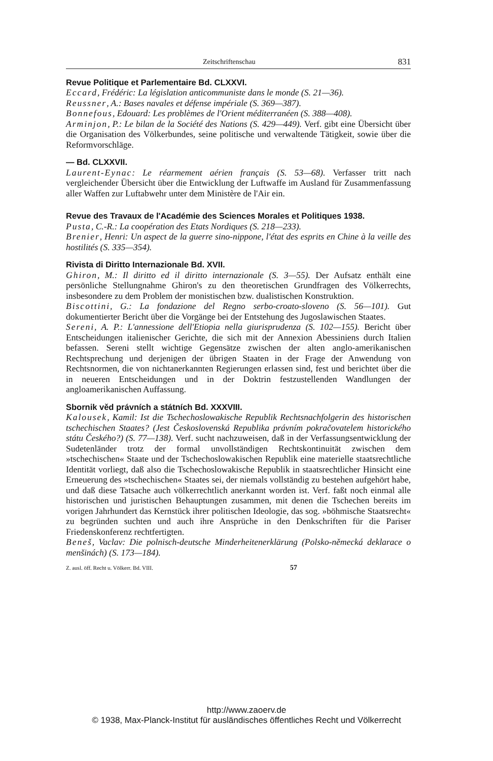Zeitschriftenschau 831
Revue Politique et Parlementaire Bd. CLXXVI.
Eccard, Frédéric: La législation anticommuniste dans le monde (S. 21—36).
Reussner, A.: Bases navales et défense impériale (S. 369—387).
Bonnefous, Edouard: Les problèmes de l'Orient méditerranéen (S. 388—408).
Arminjon, P.: Le bilan de la Société des Nations (S. 429—449). Verf. gibt eine Übersicht über die Organisation des Völkerbundes, seine politische und verwaltende Tätigkeit, sowie über die Reformvorschläge.
— Bd. CLXXVII.
Laurent-Eynac: Le réarmement aérien français (S. 53—68). Verfasser tritt nach vergleichender Übersicht über die Entwicklung der Luftwaffe im Ausland für Zusammenfassung aller Waffen zur Luftabwehr unter dem Ministère de l'Air ein.
Revue des Travaux de l'Académie des Sciences Morales et Politiques 1938.
Pusta, C.-R.: La coopération des Etats Nordiques (S. 218—233).
Brenier, Henri: Un aspect de la guerre sino-nippone, l'état des esprits en Chine à la veille des hostilités (S. 335—354).
Rivista di Diritto Internazionale Bd. XVII.
Ghiron, M.: Il diritto ed il diritto internazionale (S. 3—55). Der Aufsatz enthält eine persönliche Stellungnahme Ghiron's zu den theoretischen Grundfragen des Völkerrechts, insbesondere zu dem Problem der monistischen bzw. dualistischen Konstruktion.
Biscottini, G.: La fondazione del Regno serbo-croato-sloveno (S. 56—101). Gut dokumentierter Bericht über die Vorgänge bei der Entstehung des Jugoslawischen Staates.
Sereni, A. P.: L'annessione dell'Etiopia nella giurisprudenza (S. 102—155). Bericht über Entscheidungen italienischer Gerichte, die sich mit der Annexion Abessiniens durch Italien befassen. Sereni stellt wichtige Gegensätze zwischen der alten anglo-amerikanischen Rechtsprechung und derjenigen der übrigen Staaten in der Frage der Anwendung von Rechtsnormen, die von nichtanerkannten Regierungen erlassen sind, fest und berichtet über die in neueren Entscheidungen und in der Doktrin festzustellenden Wandlungen der angloamerikanischen Auffassung.
Sbornik věd právních a státních Bd. XXXVIII.
Kalousek, Kamil: Ist die Tschechoslowakische Republik Rechtsnachfolgerin des historischen tschechischen Staates? (Jest Československá Republika právním pokračovatelem historického státu Českého?) (S. 77—138). Verf. sucht nachzuweisen, daß in der Verfassungsentwicklung der Sudetenländer trotz der formal unvollständigen Rechtskontinuität zwischen dem »tschechischen« Staate und der Tschechoslowakischen Republik eine materielle staatsrechtliche Identität vorliegt, daß also die Tschechoslowakische Republik in staatsrechtlicher Hinsicht eine Erneuerung des »tschechischen« Staates sei, der niemals vollständig zu bestehen aufgehört habe, und daß diese Tatsache auch völkerrechtlich anerkannt worden ist. Verf. faßt noch einmal alle historischen und juristischen Behauptungen zusammen, mit denen die Tschechen bereits im vorigen Jahrhundert das Kernstück ihrer politischen Ideologie, das sog. »böhmische Staatsrecht« zu begründen suchten und auch ihre Ansprüche in den Denkschriften für die Pariser Friedenskonferenz rechtfertigten.
Beneš, Vaclav: Die polnisch-deutsche Minderheitenerklärung (Polsko-německá deklarace o menšinách) (S. 173—184).
Z. ausl. öff. Recht u. Völkerr. Bd. VIII. 57
http://www.zaoerv.de
© 1938, Max-Planck-Institut für ausländisches öffentliches Recht und Völkerrecht